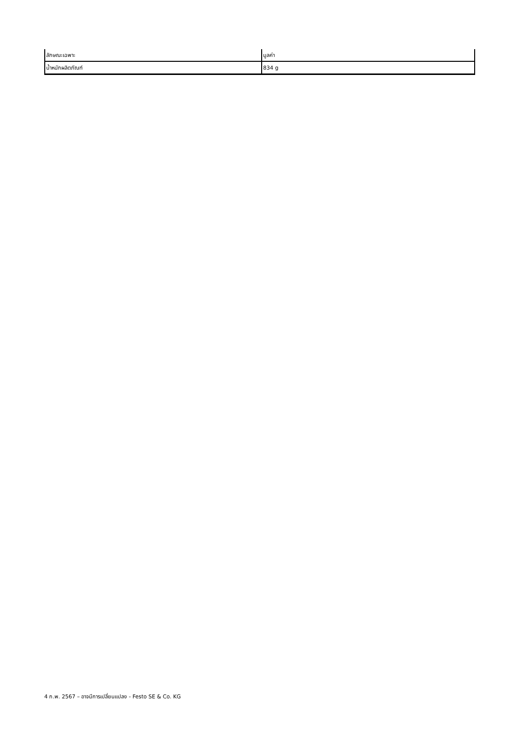| ลักษณะเฉพาะ | มูลค่า |
| --- | --- |
| น้ำหนักผลิตภัณฑ์ | 834 g |
4 ก.พ. 2567 – อาจมีการเปลี่ยนแปลง - Festo SE & Co. KG